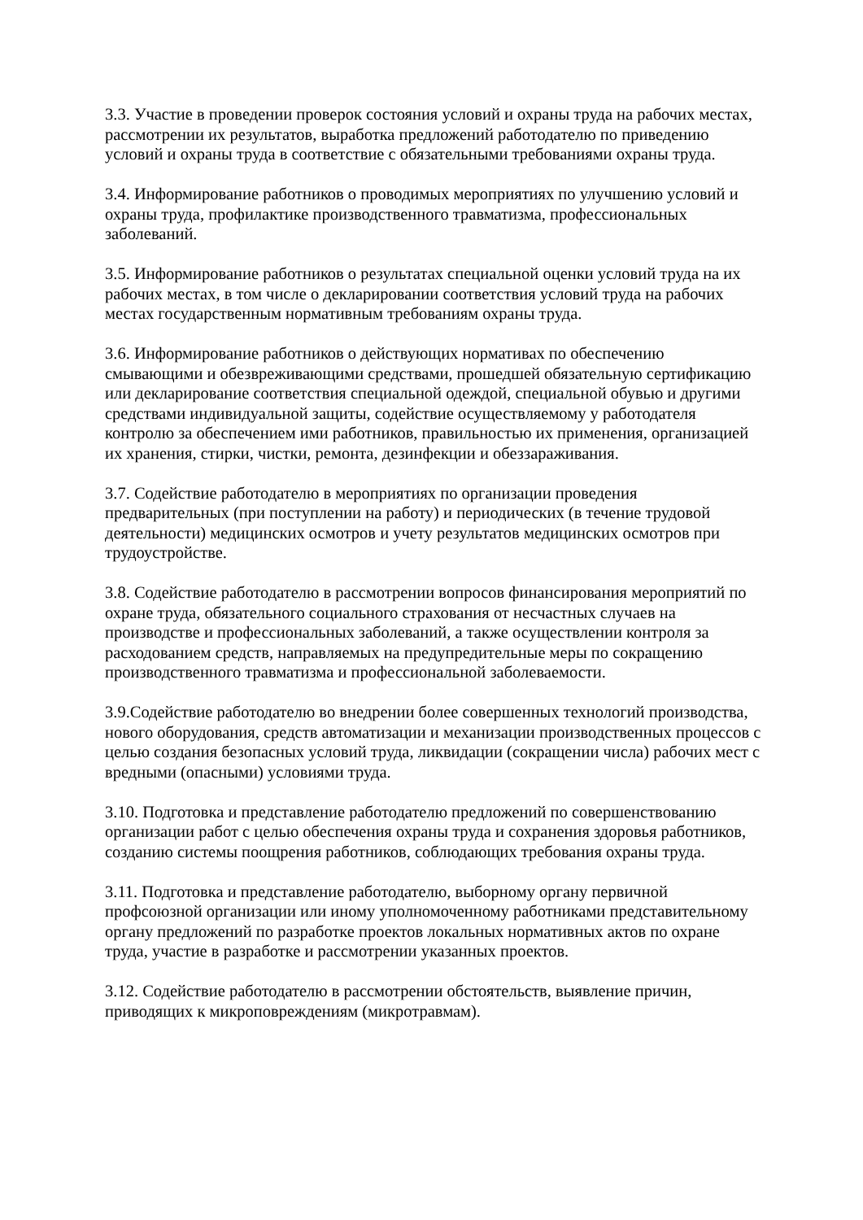3.3. Участие в проведении проверок состояния условий и охраны труда на рабочих местах, рассмотрении их результатов, выработка предложений работодателю по приведению условий и охраны труда в соответствие с обязательными требованиями охраны труда.
3.4. Информирование работников о проводимых мероприятиях по улучшению условий и охраны труда, профилактике производственного травматизма, профессиональных заболеваний.
3.5. Информирование работников о результатах специальной оценки условий труда на их рабочих местах, в том числе о декларировании соответствия условий труда на рабочих местах государственным нормативным требованиям охраны труда.
3.6. Информирование работников о действующих нормативах по обеспечению смывающими и обезвреживающими средствами, прошедшей обязательную сертификацию или декларирование соответствия специальной одеждой, специальной обувью и другими средствами индивидуальной защиты, содействие осуществляемому у работодателя контролю за обеспечением ими работников, правильностью их применения, организацией их хранения, стирки, чистки, ремонта, дезинфекции и обеззараживания.
3.7. Содействие работодателю в мероприятиях по организации проведения предварительных (при поступлении на работу) и периодических (в течение трудовой деятельности) медицинских осмотров и учету результатов медицинских осмотров при трудоустройстве.
3.8. Содействие работодателю в рассмотрении вопросов финансирования мероприятий по охране труда, обязательного социального страхования от несчастных случаев на производстве и профессиональных заболеваний, а также осуществлении контроля за расходованием средств, направляемых на предупредительные меры по сокращению производственного травматизма и профессиональной заболеваемости.
3.9.Содействие работодателю во внедрении более совершенных технологий производства, нового оборудования, средств автоматизации и механизации производственных процессов с целью создания безопасных условий труда, ликвидации (сокращении числа) рабочих мест с вредными (опасными) условиями труда.
3.10. Подготовка и представление работодателю предложений по совершенствованию организации работ с целью обеспечения охраны труда и сохранения здоровья работников, созданию системы поощрения работников, соблюдающих требования охраны труда.
3.11. Подготовка и представление работодателю, выборному органу первичной профсоюзной организации или иному уполномоченному работниками представительному органу предложений по разработке проектов локальных нормативных актов по охране труда, участие в разработке и рассмотрении указанных проектов.
3.12. Содействие работодателю в рассмотрении обстоятельств, выявление причин, приводящих к микроповреждениям (микротравмам).